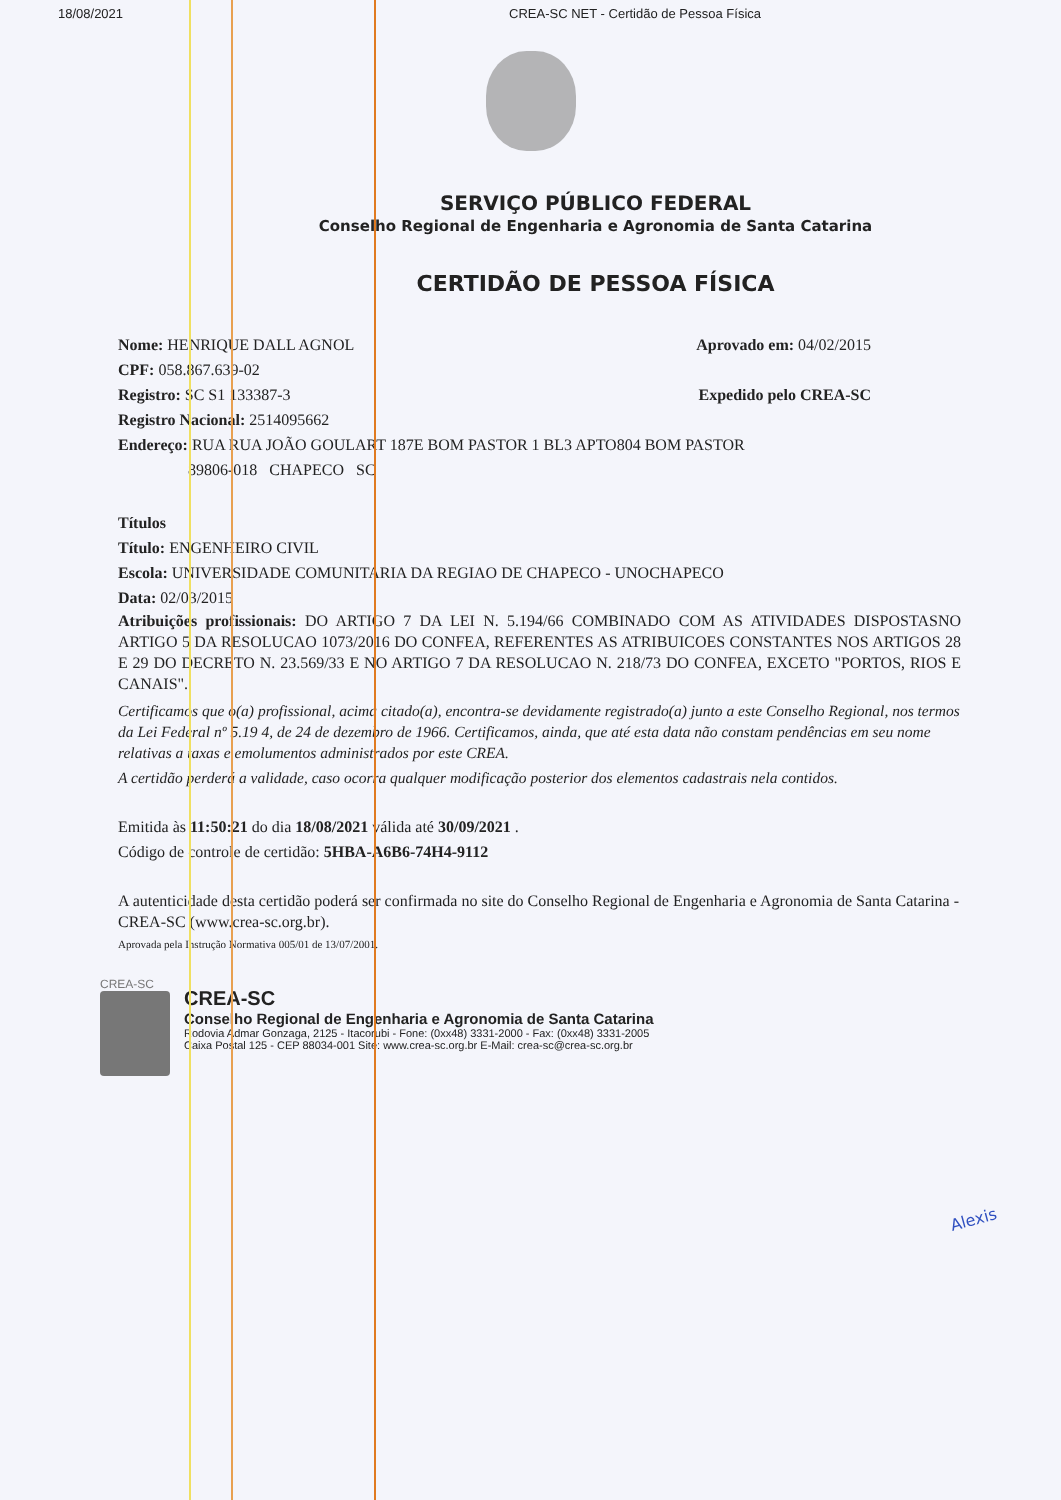18/08/2021 CREA-SC NET - Certidão de Pessoa Física
SERVIÇO PÚBLICO FEDERAL
Conselho Regional de Engenharia e Agronomia de Santa Catarina
CERTIDÃO DE PESSOA FÍSICA
Nome: HENRIQUE DALL AGNOL Aprovado em: 04/02/2015
CPF: 058.867.639-02
Registro: SC S1 133387-3 Expedido pelo CREA-SC
Registro Nacional: 2514095662
Endereço: RUA RUA JOÃO GOULART 187E BOM PASTOR 1 BL3 APTO804 BOM PASTOR
89806-018 CHAPECO SC
Títulos
Título: ENGENHEIRO CIVIL
Escola: UNIVERSIDADE COMUNITARIA DA REGIAO DE CHAPECO - UNOCHAPECO
Data: 02/03/2015
Atribuições profissionais: DO ARTIGO 7 DA LEI N. 5.194/66 COMBINADO COM AS ATIVIDADES DISPOSTASNO ARTIGO 5 DA RESOLUCAO 1073/2016 DO CONFEA, REFERENTES AS ATRIBUICOES CONSTANTES NOS ARTIGOS 28 E 29 DO DECRETO N. 23.569/33 E NO ARTIGO 7 DA RESOLUCAO N. 218/73 DO CONFEA, EXCETO "PORTOS, RIOS E CANAIS".
Certificamos que o(a) profissional, acima citado(a), encontra-se devidamente registrado(a) junto a este Conselho Regional, nos termos da Lei Federal nº 5.19 4, de 24 de dezembro de 1966. Certificamos, ainda, que até esta data não constam pendências em seu nome relativas a taxas e emolumentos administrados por este CREA.
A certidão perderá a validade, caso ocorra qualquer modificação posterior dos elementos cadastrais nela contidos.
Emitida às 11:50:21 do dia 18/08/2021 válida até 30/09/2021 .
Código de controle de certidão: 5HBA-A6B6-74H4-9112
A autenticidade desta certidão poderá ser confirmada no site do Conselho Regional de Engenharia e Agronomia de Santa Catarina - CREA-SC (www.crea-sc.org.br).
Aprovada pela Instrução Normativa 005/01 de 13/07/2001.
CREA-SC
CREA-SC
Conselho Regional de Engenharia e Agronomia de Santa Catarina
Rodovia Admar Gonzaga, 2125 - Itacorubi - Fone: (0xx48) 3331-2000 - Fax: (0xx48) 3331-2005
Caixa Postal 125 - CEP 88034-001 Site: www.crea-sc.org.br E-Mail: crea-sc@crea-sc.org.br
Alexis